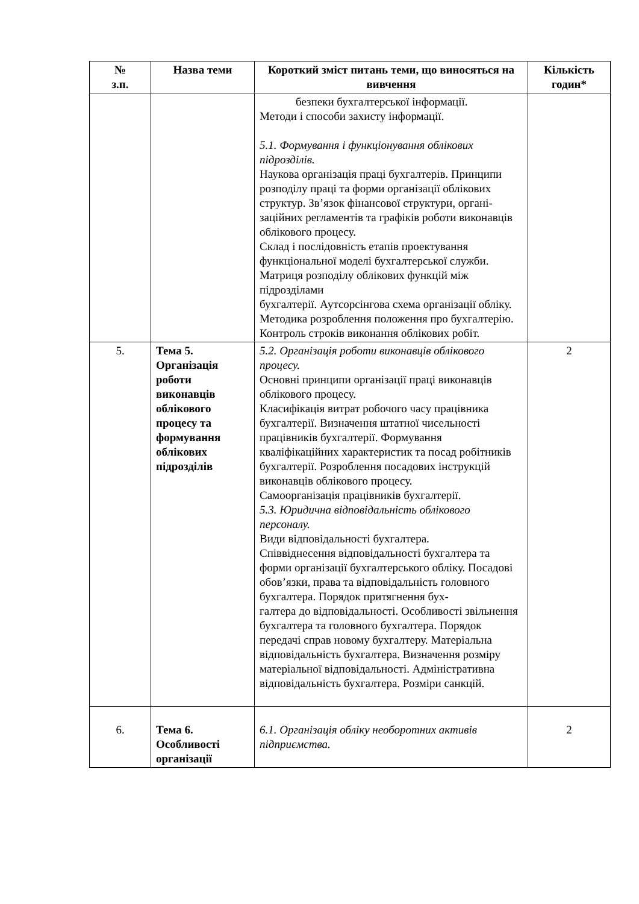| № з.п. | Назва теми | Короткий зміст питань теми, що виносяться на вивчення | Кількість годин* |
| --- | --- | --- | --- |
| | | безпеки бухгалтерської інформації. Методи і способи захисту інформації. 5.1. Формування і функціонування облікових підрозділів. Наукова організація праці бухгалтерів. Принципи розподілу праці та форми організації облікових структур. Зв’язок фінансової структури, органі- заційних регламентів та графіків роботи виконавців облікового процесу. Склад і послідовність етапів проектування функціональної моделі бухгалтерської служби. Матриця розподілу облікових функцій між підрозділами бухгалтерії. Аутсорсінгова схема організації обліку. Методика розроблення положення про бухгалтерію. Контроль строків виконання облікових робіт. | |
| 5. | Тема 5. Організація роботи виконавців облікового процесу та формування облікових підрозділів | 5.2. Організація роботи виконавців облікового процесу. Основні принципи організації праці виконавців облікового процесу. Класифікація витрат робочого часу працівника бухгалтерії. Визначення штатної чисельності працівників бухгалтерії. Формування кваліфікаційних характеристик та посад робітників бухгалтерії. Розроблення посадових інструкцій виконавців облікового процесу. Самоорганізація працівників бухгалтерії. 5.3. Юридична відповідальність облікового персоналу. Види відповідальності бухгалтера. Співвіднесення відповідальності бухгалтера та форми організації бухгалтерського обліку. Посадові обов’язки, права та відповідальність головного бухгалтера. Порядок притягнення бух- галтера до відповідальності. Особливості звільнення бухгалтера та головного бухгалтера. Порядок передачі справ новому бухгалтеру. Матеріальна відповідальність бухгалтера. Визначення розміру матеріальної відповідальності. Адміністративна відповідальність бухгалтера. Розміри санкцій. | 2 |
| 6. | Тема 6. Особливості організації | 6.1. Організація обліку необоротних активів підприємства. | 2 |